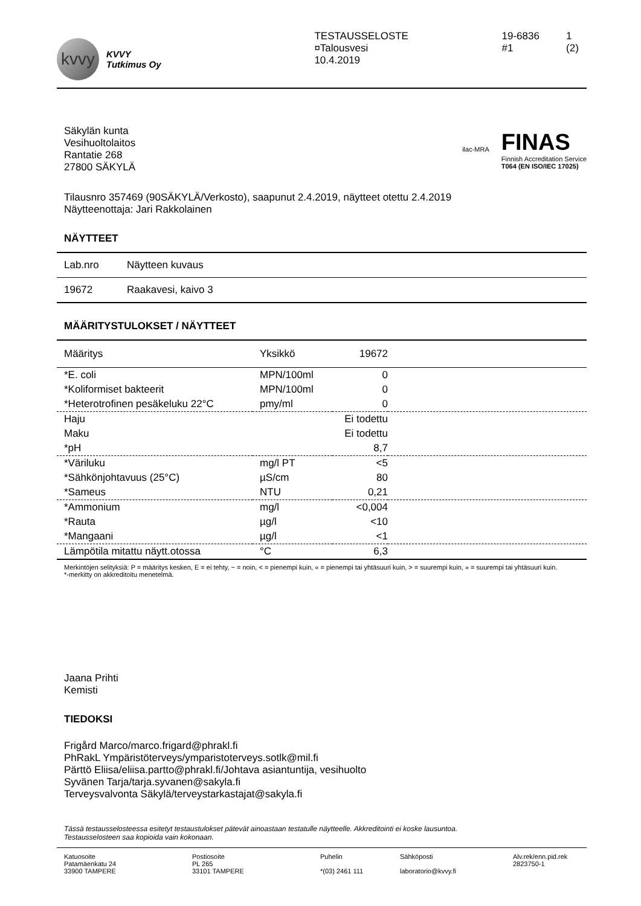kvvy
KVVY
Tutkimus Oy
TESTAUSSELOSTE
¤Talousvesi
10.4.2019
19-6836
#1
1 (2)
Säkylän kunta
Vesihuoltolaitos
Rantatie 268
27800 SÄKYLÄ
ilac-MRA
FINAS
Finnish Accreditation Service
T064 (EN ISO/IEC 17025)
Tilausnro 357469 (90SÄKYLÄ/Verkosto), saapunut 2.4.2019, näytteet otettu 2.4.2019
Näytteenottaja: Jari Rakkolainen
NÄYTTEET
| Lab.nro | Näytteen kuvaus |
| --- | --- |
| 19672 | Raakavesi, kaivo 3 |
MÄÄRITYSTULOKSET / NÄYTTEET
| Määritys | Yksikkö | 19672 | |
| --- | --- | --- | --- |
| *E. coli | MPN/100ml | 0 | |
| *Koliformiset bakteerit | MPN/100ml | 0 | |
| *Heterotrofinen pesäkeluku 22°C | pmy/ml | 0 | |
| Haju | | Ei todettu | |
| Maku | | Ei todettu | |
| *pH | | 8,7 | |
| *Väriluku | mg/l PT | <5 | |
| *Sähkönjohtavuus (25°C) | µS/cm | 80 | |
| *Sameus | NTU | 0,21 | |
| *Ammonium | mg/l | <0,004 | |
| *Rauta | µg/l | <10 | |
| *Mangaani | µg/l | <1 | |
| Lämpötila mitattu näytt.otossa | °C | 6,3 | |
Merkintöjen selityksiä: P = määritys kesken, E = ei tehty, ~ = noin, < = pienempi kuin, « = pienempi tai yhtäsuuri kuin, > = suurempi kuin, » = suurempi tai yhtäsuuri kuin.
*-merkitty on akkreditoitu menetelmä.
Jaana Prihti
Kemisti
TIEDOKSI
Frigård Marco/marco.frigard@phrakl.fi
PhRakL Ympäristöterveys/ymparistoterveys.sotlk@mil.fi
Pärttö Eliisa/eliisa.partto@phrakl.fi/Johtava asiantuntija, vesihuolto
Syvänen Tarja/tarja.syvanen@sakyla.fi
Terveysvalvonta Säkylä/terveystarkastajat@sakyla.fi
Tässä testausselosteessa esitetyt testaustulokset pätevät ainoastaan testatulle näytteelle. Akkreditointi ei koske lausuntoa.
Testausselosteen saa kopioida vain kokonaan.
Katuosoite
Patamäenkatu 24
33900 TAMPERE
Postiosoite
PL 265
33101 TAMPERE
Puhelin
*(03) 2461 111
Sähköposti
laboratorio@kvvy.fi
Alv.rek/enn.pid.rek
2823750-1